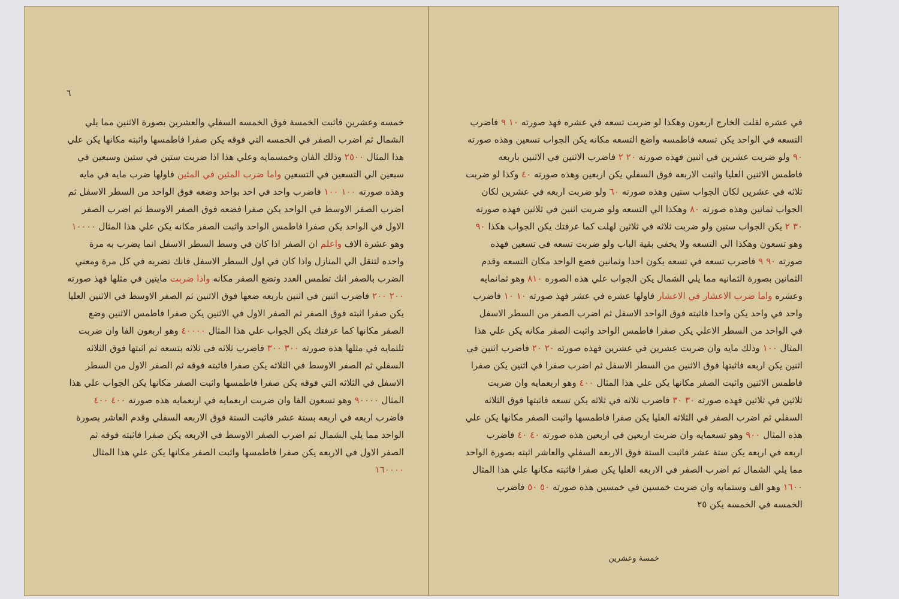٦
خمسه وعشرين فاثبت الخمسة فوق الخمسه السفلي والعشرين بصورة الاثنين مما يلي الشمال ثم اضرب الصفر في الخمسه التي فوقه يكن صفرا فاطمسها واثبته مكانها يكن علي هذا المثال ٢٥٠٠ وذلك الفان وخمسمايه وعلي هذا اذا ضربت ستين في ستين وسبعين في سبعين الي التسعين في التسعين واما ضرب المئين في المئين فاولها ضرب مايه في مايه وهذه صورته ١٠٠ ١٠٠ فاضرب واحد في احد بواحد وضعه فوق الواحد من السطر الاسفل ثم اضرب الصفر الاوسط في الواحد يكن صفرا فضعه فوق الصفر الاوسط ثم اضرب الصفر الاول في الواحد يكن صفرا فاطمس الواحد واثبت الصفر مكانه يكن علي هذا المثال ١٠٠٠٠ وهو عشرة الاف واعلم ان الصفر اذا كان في وسط السطر الاسفل انما يضرب به مرة واحده لتنقل الي المنازل واذا كان في اول السطر الاسفل فانك تضربه في كل مرة ومعني الضرب بالصفر انك تطمس العدد وتضع الصفر مكانه واذا ضربت مايتين في مثلها فهذ صورته ٢٠٠ ٢٠٠ فاضرب اثنين في اثنين باربعه ضعها فوق الاثنين ثم الصفر الاوسط في الاثنين العليا يكن صفرا اثبته فوق الصفر ثم الصفر الاول في الاثنين يكن صفرا فاطمس الاثنين وضع الصفر مكانها كما عرفتك يكن الجواب علي هذا المثال ٤٠٠٠٠ وهو اربعون الفا وان ضربت ثلثمايه في مثلها هذه صورته ٣٠٠ ٣٠٠ فاضرب ثلاثه في ثلاثه بتسعه ثم اثبتها فوق الثلاثه السفلي ثم الصفر الاوسط في الثلاثه يكن صفرا فاثبته فوقه ثم الصفر الاول من السطر الاسفل في الثلاثه التي فوقه يكن صفرا فاطمسها واثبت الصفر مكانها يكن الجواب علي هذا المثال ٩٠٠٠٠ وهو تسعون الفا وان ضربت اربعمايه في اربعمايه هذه صورته ٤٠٠ ٤٠٠ فاضرب اربعه في اربعه بستة عشر فاثبت الستة فوق الاربعه السفلي وقدم العاشر بصورة الواحد مما يلي الشمال ثم اضرب الصفر الاوسط في الاربعه يكن صفرا فاثبته فوقه ثم الصفر الاول في الاربعه يكن صفرا فاطمسها واثبت الصفر مكانها يكن علي هذا المثال ١٦٠٠٠٠
في عشره لقلت الخارج اربعون وهكذا لو ضربت تسعه في عشره فهذ صورته ١٠ ٩ فاضرب التسعه في الواحد يكن تسعه فاطمسه واضع التسعه مكانه يكن الجواب تسعين وهذه صورته ٩٠ ولو ضربت عشرين في اثنين فهذه صورته ٢٠ ٢ فاضرب الاثنين في الاثنين باربعه فاطمس الاثنين العليا واثبت الاربعه فوق السفلي يكن اربعين وهذه صورته ٤٠ وكذا لو ضربت ثلاثه في عشرين لكان الجواب ستين وهذه صورته ٦٠ ولو ضربت اربعه في عشرين لكان الجواب ثمانين وهذه صورته ٨٠ وهكذا الي التسعه ولو ضربت اثنين في ثلاثين فهذه صورته ٣٠ ٢ يكن الجواب ستين ولو ضربت ثلاثه في ثلاثين لهلت كما عرفتك يكن الجواب هكذا ٩٠ وهو تسعون وهكذا الي التسعه ولا يخفي بقية الباب ولو ضربت تسعه في تسعين فهذه صورته ٩٠ ٩ فاضرب تسعه في تسعه يكون احدا وثمانين فضع الواحد مكان التسعه وقدم الثمانين بصورة الثمانيه مما يلي الشمال يكن الجواب علي هذه الصوره ٨١٠ وهو ثمانمايه وعشره واما ضرب الاعشار في الاعشار فاولها عشره في عشر فهذ صورته ١٠ ١٠ فاضرب واحد في واحد يكن واحدا فاثبته فوق الواحد الاسفل ثم اضرب الصفر من السطر الاسفل في الواحد من السطر الاعلي يكن صفرا فاطمس الواحد واثبت الصفر مكانه يكن علي هذا المثال ١٠٠ وذلك مايه وان ضربت عشرين في عشرين فهذه صورته ٢٠ ٢٠ فاضرب اثنين في اثنين يكن اربعه فاثبتها فوق الاثنين من السطر الاسفل ثم اضرب صفرا في اثنين يكن صفرا فاطمس الاثنين واثبت الصفر مكانها يكن علي هذا المثال ٤٠٠ وهو اربعمايه وان ضربت ثلاثين في ثلاثين فهذه صورته ٣٠ ٣٠ فاضرب ثلاثه في ثلاثه يكن تسعه فاثبتها فوق الثلاثه السفلي ثم اضرب الصفر في الثلاثه العليا يكن صفرا فاطمسها واثبت الصفر مكانها يكن علي هذه المثال ٩٠٠ وهو تسعمايه وان ضربت اربعين في اربعين هذه صورته ٤٠ ٤٠ فاضرب اربعه في اربعه يكن ستة عشر فاثبت الستة فوق الاربعه السفلي والعاشر اثبته بصورة الواحد مما يلي الشمال ثم اضرب الصفر في الاربعه العليا يكن صفرا فاثبته مكانها علي هذا المثال ١٦٠٠ وهو الف وستمايه وان ضربت خمسين في خمسين هذه صورته ٥٠ ٥٠ فاضرب الخمسه في الخمسه يكن ٢٥
خمسة وعشرين